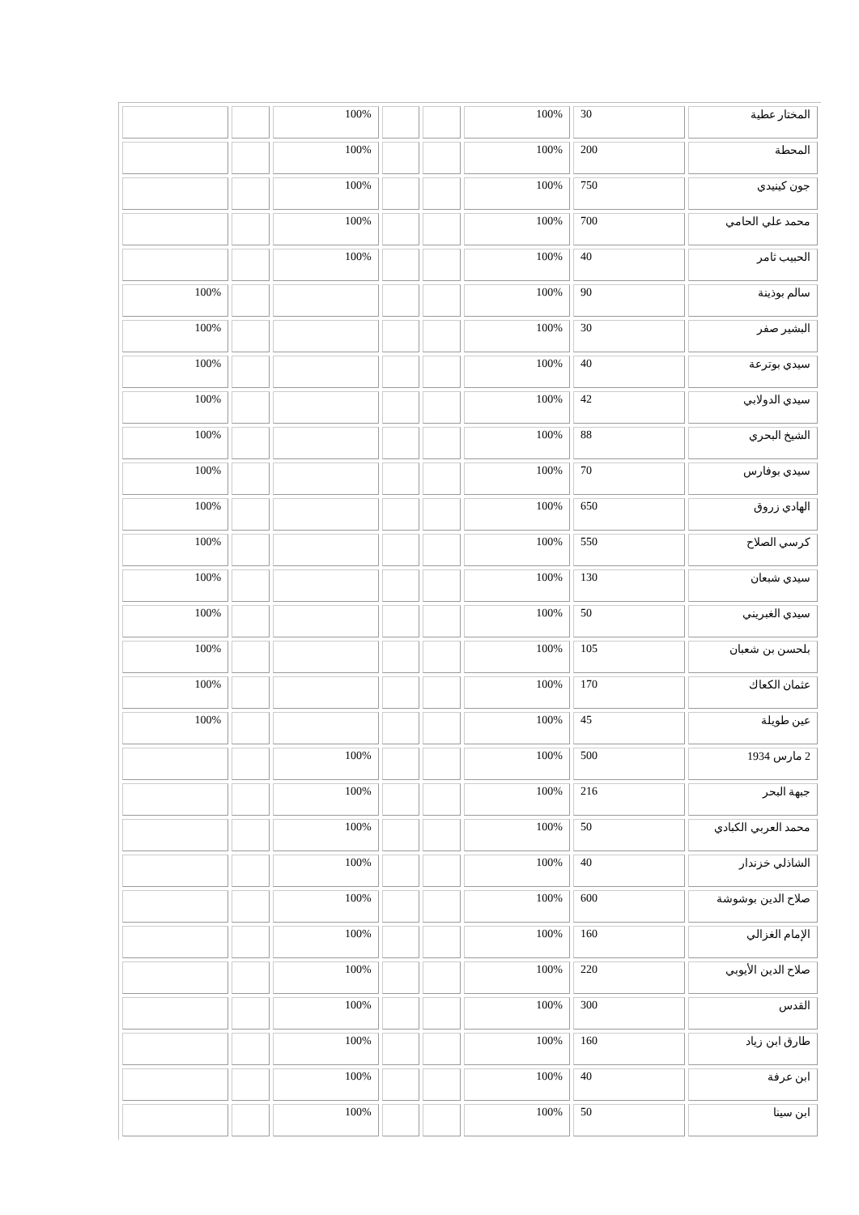| المختار عطية | 30 | 100% | | | 100% | | |
| المحطة | 200 | 100% | | | 100% | | |
| جون كينيدي | 750 | 100% | | | 100% | | |
| محمد علي الحامي | 700 | 100% | | | 100% | | |
| الحبيب ثامر | 40 | 100% | | | 100% | | |
| سالم بوذينة | 90 | 100% | | | | | 100% |
| البشير صفر | 30 | 100% | | | | | 100% |
| سيدي بوترعة | 40 | 100% | | | | | 100% |
| سيدي الدولابي | 42 | 100% | | | | | 100% |
| الشيخ البحري | 88 | 100% | | | | | 100% |
| سيدي بوفارس | 70 | 100% | | | | | 100% |
| الهادي زروق | 650 | 100% | | | | | 100% |
| كرسي الصلاح | 550 | 100% | | | | | 100% |
| سيدي شبعان | 130 | 100% | | | | | 100% |
| سيدي الغبريني | 50 | 100% | | | | | 100% |
| بلحسن بن شعبان | 105 | 100% | | | | | 100% |
| عثمان الكعاك | 170 | 100% | | | | | 100% |
| عين طويلة | 45 | 100% | | | | | 100% |
| 2 مارس 1934 | 500 | 100% | | | 100% | | |
| جبهة البحر | 216 | 100% | | | 100% | | |
| محمد العربي الكبادي | 50 | 100% | | | 100% | | |
| الشاذلي خزندار | 40 | 100% | | | 100% | | |
| صلاح الدين بوشوشة | 600 | 100% | | | 100% | | |
| الإمام الغزالي | 160 | 100% | | | 100% | | |
| صلاح الدين الأيوبي | 220 | 100% | | | 100% | | |
| القدس | 300 | 100% | | | 100% | | |
| طارق ابن زياد | 160 | 100% | | | 100% | | |
| ابن عرفة | 40 | 100% | | | 100% | | |
| ابن سينا | 50 | 100% | | | 100% | | |